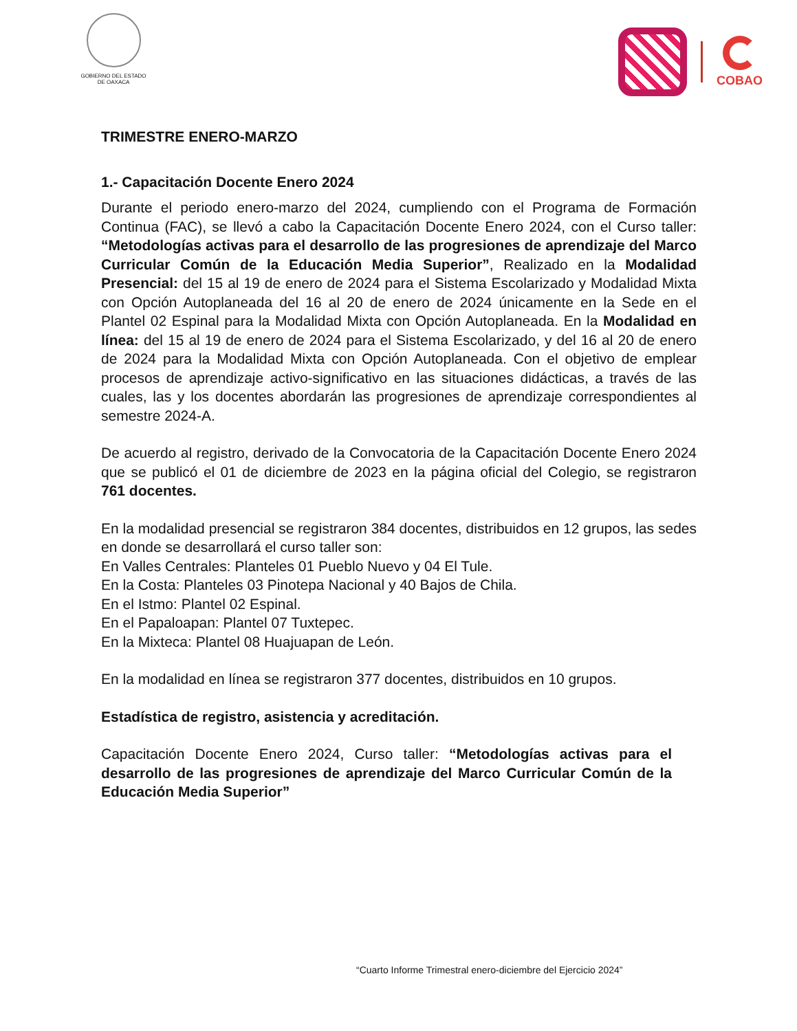GOBIERNO DEL ESTADO
DE OAXACA
COBAO
TRIMESTRE ENERO-MARZO
1.- Capacitación Docente Enero 2024
Durante el periodo enero-marzo del 2024, cumpliendo con el Programa de Formación Continua (FAC), se llevó a cabo la Capacitación Docente Enero 2024, con el Curso taller: “Metodologías activas para el desarrollo de las progresiones de aprendizaje del Marco Curricular Común de la Educación Media Superior”, Realizado en la Modalidad Presencial: del 15 al 19 de enero de 2024 para el Sistema Escolarizado y Modalidad Mixta con Opción Autoplaneada del 16 al 20 de enero de 2024 únicamente en la Sede en el Plantel 02 Espinal para la Modalidad Mixta con Opción Autoplaneada. En la Modalidad en línea: del 15 al 19 de enero de 2024 para el Sistema Escolarizado, y del 16 al 20 de enero de 2024 para la Modalidad Mixta con Opción Autoplaneada. Con el objetivo de emplear procesos de aprendizaje activo-significativo en las situaciones didácticas, a través de las cuales, las y los docentes abordarán las progresiones de aprendizaje correspondientes al semestre 2024-A.
De acuerdo al registro, derivado de la Convocatoria de la Capacitación Docente Enero 2024 que se publicó el 01 de diciembre de 2023 en la página oficial del Colegio, se registraron 761 docentes.
En la modalidad presencial se registraron 384 docentes, distribuidos en 12 grupos, las sedes en donde se desarrollará el curso taller son:
En Valles Centrales: Planteles 01 Pueblo Nuevo y 04 El Tule.
En la Costa: Planteles 03 Pinotepa Nacional y 40 Bajos de Chila.
En el Istmo: Plantel 02 Espinal.
En el Papaloapan: Plantel 07 Tuxtepec.
En la Mixteca: Plantel 08 Huajuapan de León.
En la modalidad en línea se registraron 377 docentes, distribuidos en 10 grupos.
Estadística de registro, asistencia y acreditación.
Capacitación Docente Enero 2024, Curso taller: “Metodologías activas para el desarrollo de las progresiones de aprendizaje del Marco Curricular Común de la Educación Media Superior”
“Cuarto Informe Trimestral enero-diciembre del Ejercicio 2024”